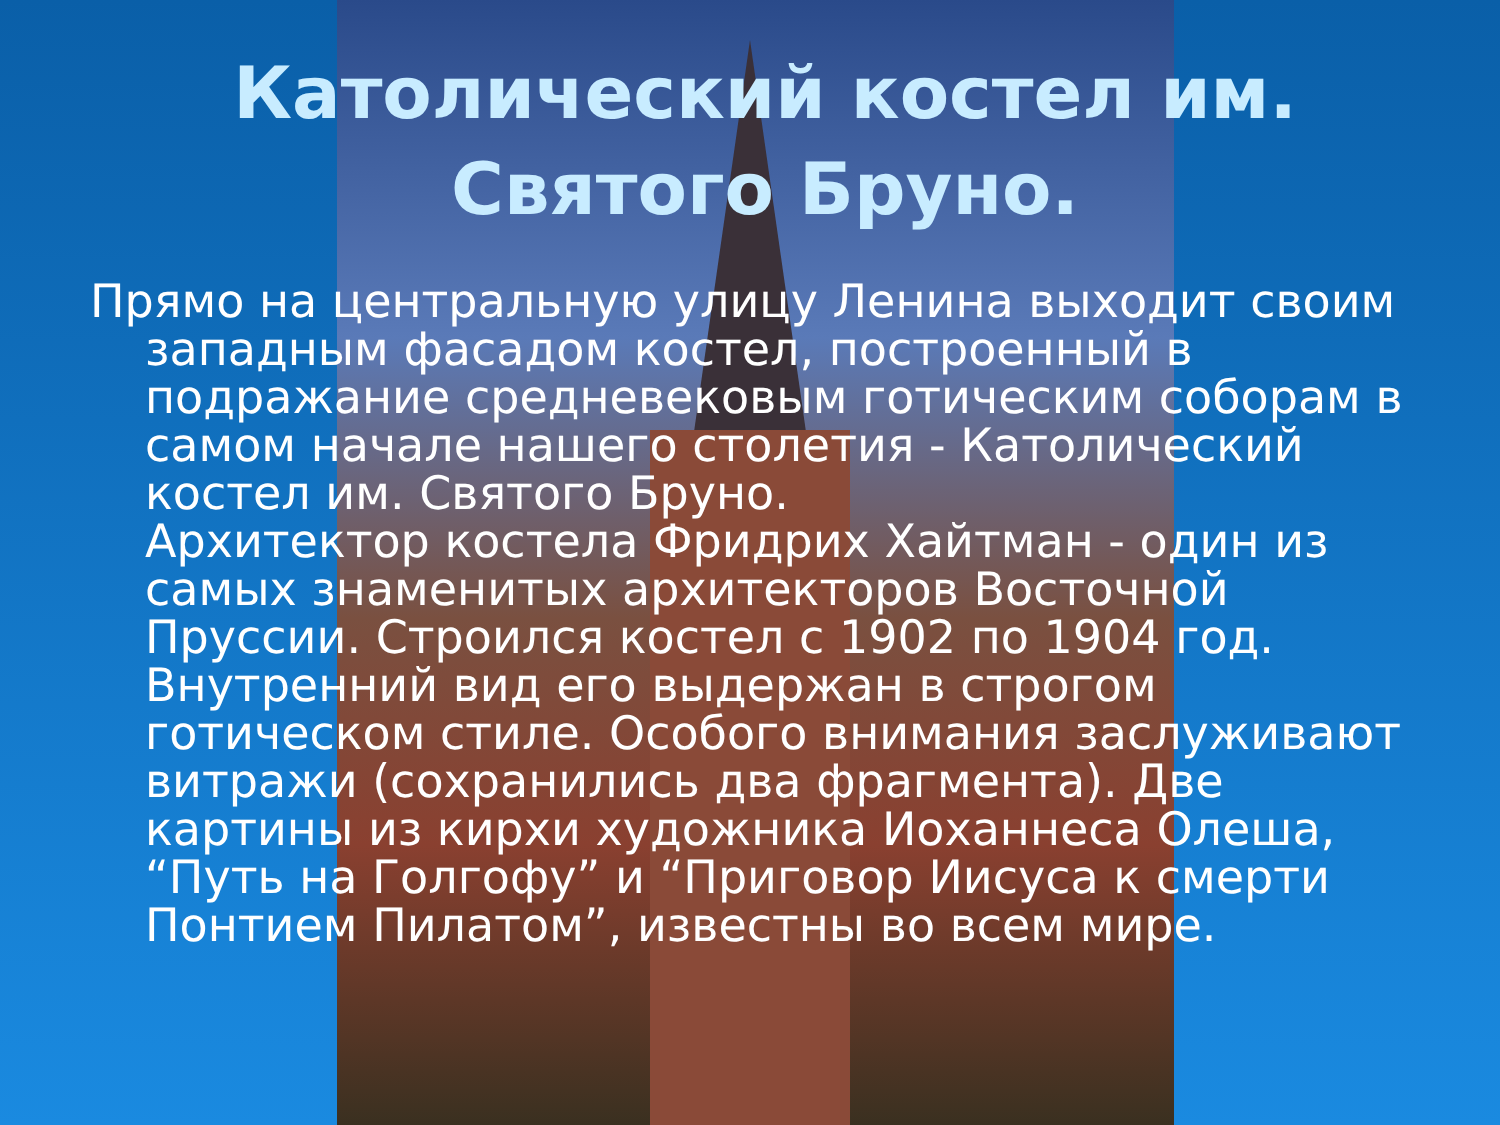Католический костел им. Святого Бруно.
Прямо на центральную улицу Ленина выходит своим западным фасадом костел, построенный в подражание средневековым готическим соборам в самом начале нашего столетия - Католический костел им. Святого Бруно.
Архитектор костела Фридрих Хайтман - один из самых знаменитых архитекторов Восточной Пруссии. Строился костел с 1902 по 1904 год. Внутренний вид его выдержан в строгом готическом стиле. Особого внимания заслуживают витражи (сохранились два фрагмента). Две картины из кирхи художника Иоханнеса Олеша, “Путь на Голгофу” и “Приговор Иисуса к смерти Понтием Пилатом”, известны во всем мире.